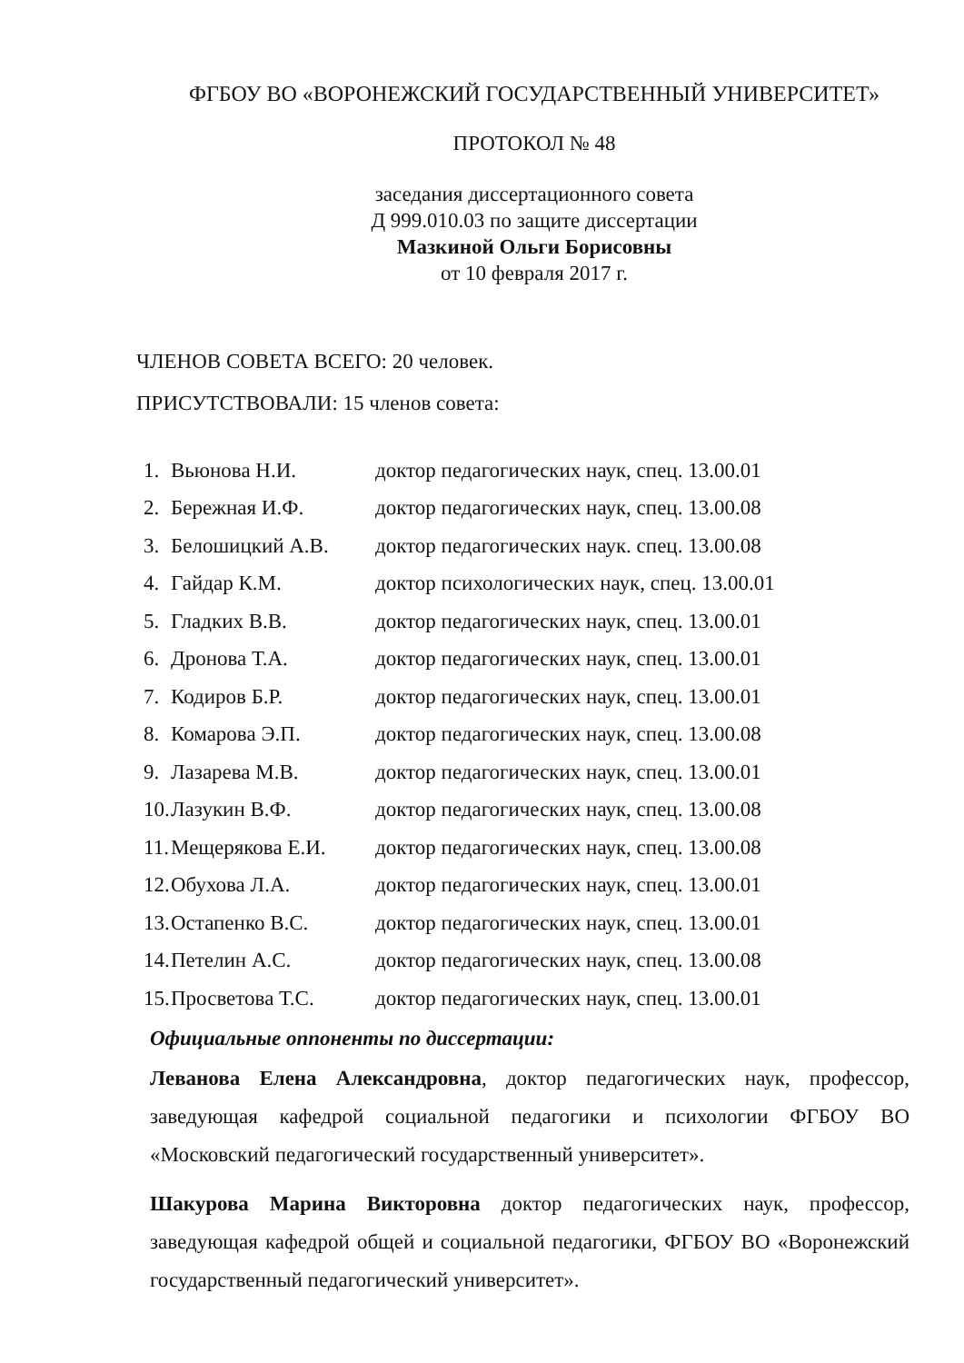ФГБОУ ВО «ВОРОНЕЖСКИЙ ГОСУДАРСТВЕННЫЙ УНИВЕРСИТЕТ»
ПРОТОКОЛ № 48
заседания диссертационного совета
Д 999.010.03 по защите диссертации
Мазкиной Ольги Борисовны
от 10 февраля 2017 г.
ЧЛЕНОВ СОВЕТА ВСЕГО: 20 человек.
ПРИСУТСТВОВАЛИ: 15 членов совета:
1. Вьюнова Н.И. доктор педагогических наук, спец. 13.00.01
2. Бережная И.Ф. доктор педагогических наук, спец. 13.00.08
3. Белошицкий А.В. доктор педагогических наук. спец. 13.00.08
4. Гайдар К.М. доктор психологических наук, спец. 13.00.01
5. Гладких В.В. доктор педагогических наук, спец. 13.00.01
6. Дронова Т.А. доктор педагогических наук, спец. 13.00.01
7. Кодиров Б.Р. доктор педагогических наук, спец. 13.00.01
8. Комарова Э.П. доктор педагогических наук, спец. 13.00.08
9. Лазарева М.В. доктор педагогических наук, спец. 13.00.01
10. Лазукин В.Ф. доктор педагогических наук, спец. 13.00.08
11. Мещерякова Е.И. доктор педагогических наук, спец. 13.00.08
12. Обухова Л.А. доктор педагогических наук, спец. 13.00.01
13. Остапенко В.С. доктор педагогических наук, спец. 13.00.01
14. Петелин А.С. доктор педагогических наук, спец. 13.00.08
15. Просветова Т.С. доктор педагогических наук, спец. 13.00.01
Официальные оппоненты по диссертации:
Леванова Елена Александровна, доктор педагогических наук, профессор, заведующая кафедрой социальной педагогики и психологии ФГБОУ ВО «Московский педагогический государственный университет».
Шакурова Марина Викторовна доктор педагогических наук, профессор, заведующая кафедрой общей и социальной педагогики, ФГБОУ ВО «Воронежский государственный педагогический университет».